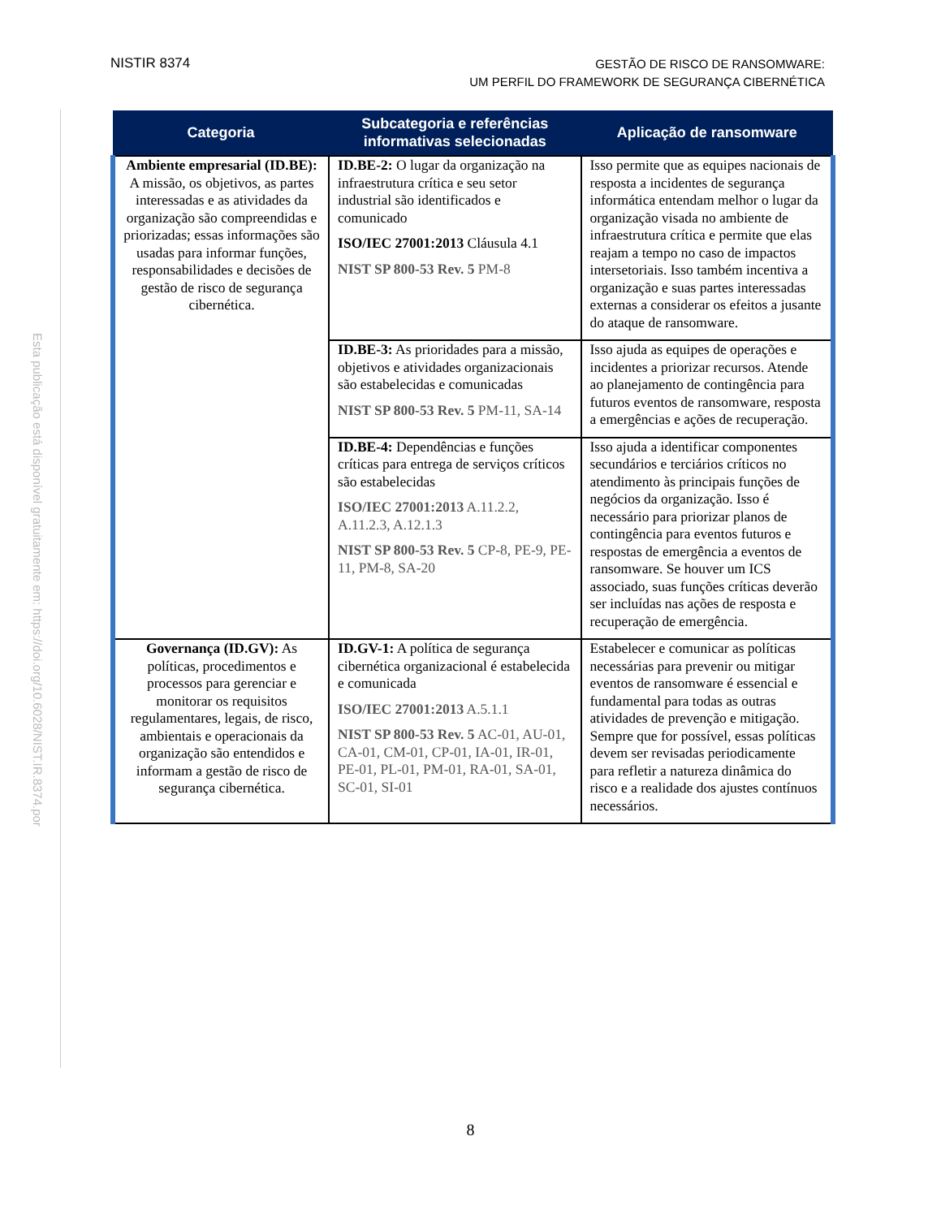NISTIR 8374
GESTÃO DE RISCO DE RANSOMWARE:
UM PERFIL DO FRAMEWORK DE SEGURANÇA CIBERNÉTICA
Esta publicação está disponível gratuitamente em: https://doi.org/10.6028/NIST.IR.8374.por
| Categoria | Subcategoria e referências informativas selecionadas | Aplicação de ransomware |
| --- | --- | --- |
| Ambiente empresarial (ID.BE): A missão, os objetivos, as partes interessadas e as atividades da organização são compreendidas e priorizadas; essas informações são usadas para informar funções, responsabilidades e decisões de gestão de risco de segurança cibernética. | ID.BE-2: O lugar da organização na infraestrutura crítica e seu setor industrial são identificados e comunicado ISO/IEC 27001:2013 Cláusula 4.1 NIST SP 800-53 Rev. 5 PM-8 | Isso permite que as equipes nacionais de resposta a incidentes de segurança informática entendam melhor o lugar da organização visada no ambiente de infraestrutura crítica e permite que elas reajam a tempo no caso de impactos intersetoriais. Isso também incentiva a organização e suas partes interessadas externas a considerar os efeitos a jusante do ataque de ransomware. |
| | ID.BE-3: As prioridades para a missão, objetivos e atividades organizacionais são estabelecidas e comunicadas NIST SP 800-53 Rev. 5 PM-11, SA-14 | Isso ajuda as equipes de operações e incidentes a priorizar recursos. Atende ao planejamento de contingência para futuros eventos de ransomware, resposta a emergências e ações de recuperação. |
| | ID.BE-4: Dependências e funções críticas para entrega de serviços críticos são estabelecidas ISO/IEC 27001:2013 A.11.2.2, A.11.2.3, A.12.1.3 NIST SP 800-53 Rev. 5 CP-8, PE-9, PE-11, PM-8, SA-20 | Isso ajuda a identificar componentes secundários e terciários críticos no atendimento às principais funções de negócios da organização. Isso é necessário para priorizar planos de contingência para eventos futuros e respostas de emergência a eventos de ransomware. Se houver um ICS associado, suas funções críticas deverão ser incluídas nas ações de resposta e recuperação de emergência. |
| Governança (ID.GV): As políticas, procedimentos e processos para gerenciar e monitorar os requisitos regulamentares, legais, de risco, ambientais e operacionais da organização são entendidos e informam a gestão de risco de segurança cibernética. | ID.GV-1: A política de segurança cibernética organizacional é estabelecida e comunicada ISO/IEC 27001:2013 A.5.1.1 NIST SP 800-53 Rev. 5 AC-01, AU-01, CA-01, CM-01, CP-01, IA-01, IR-01, PE-01, PL-01, PM-01, RA-01, SA-01, SC-01, SI-01 | Estabelecer e comunicar as políticas necessárias para prevenir ou mitigar eventos de ransomware é essencial e fundamental para todas as outras atividades de prevenção e mitigação. Sempre que for possível, essas políticas devem ser revisadas periodicamente para refletir a natureza dinâmica do risco e a realidade dos ajustes contínuos necessários. |
8